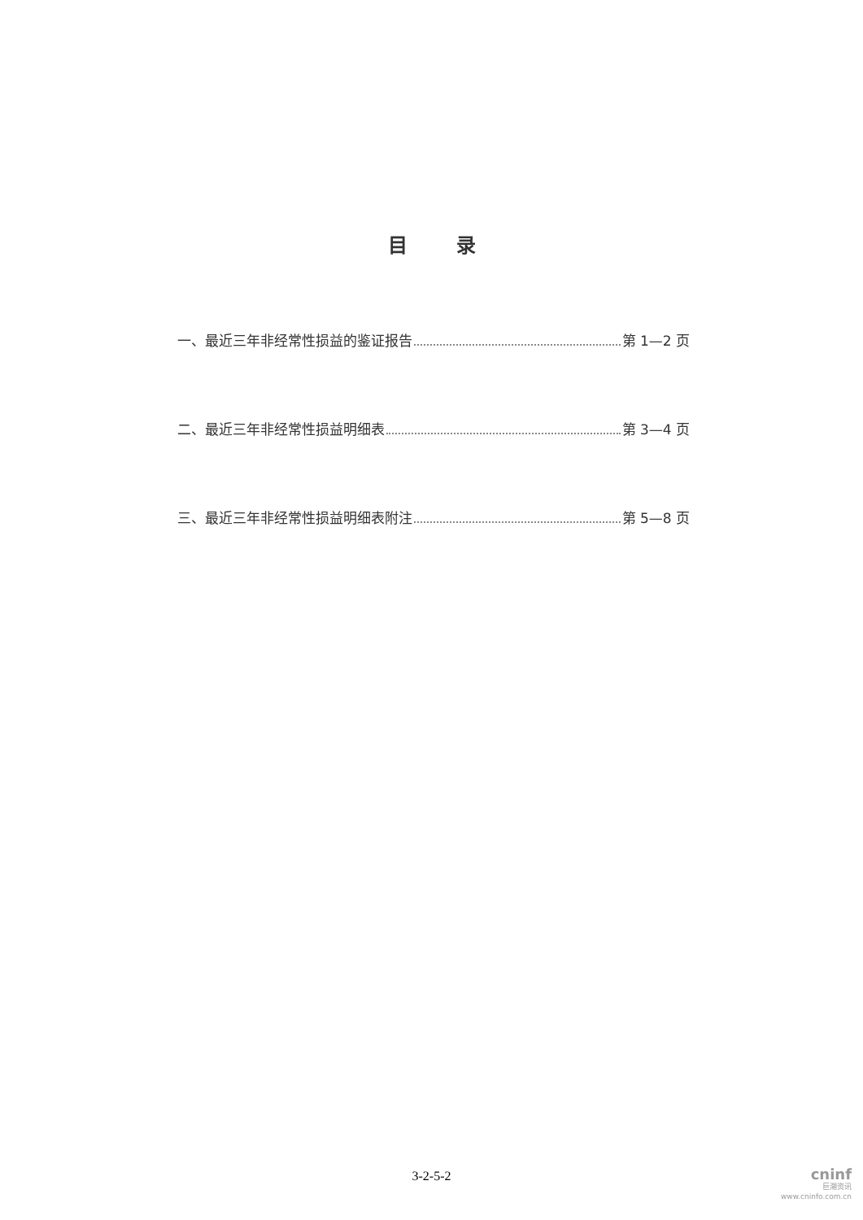目录
一、最近三年非经常性损益的鉴证报告 第 1—2 页
二、最近三年非经常性损益明细表 第 3—4 页
三、最近三年非经常性损益明细表附注 第 5—8 页
3-2-5-2
cninf
巨潮资讯
www.cninfo.com.cn